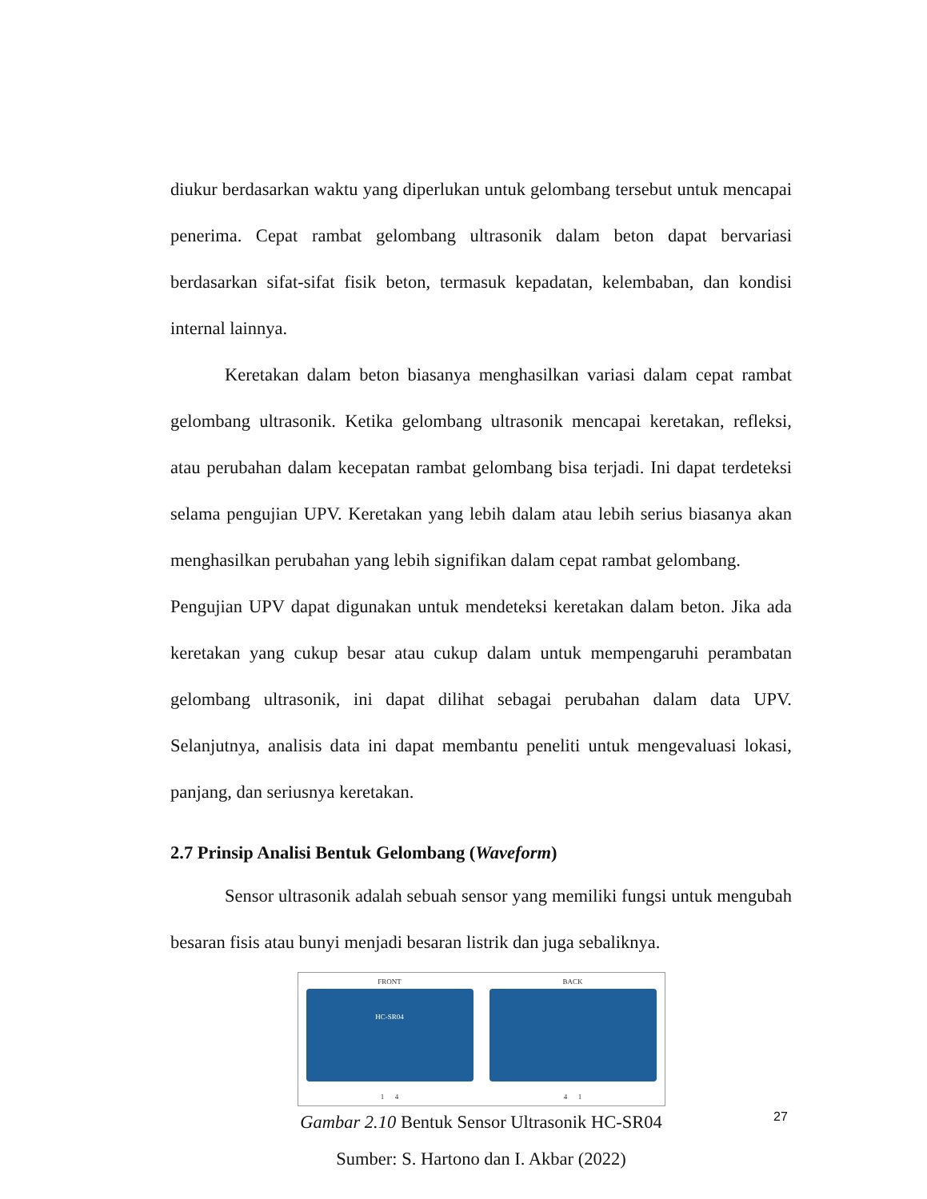diukur berdasarkan waktu yang diperlukan untuk gelombang tersebut untuk mencapai penerima. Cepat rambat gelombang ultrasonik dalam beton dapat bervariasi berdasarkan sifat-sifat fisik beton, termasuk kepadatan, kelembaban, dan kondisi internal lainnya.
Keretakan dalam beton biasanya menghasilkan variasi dalam cepat rambat gelombang ultrasonik. Ketika gelombang ultrasonik mencapai keretakan, refleksi, atau perubahan dalam kecepatan rambat gelombang bisa terjadi. Ini dapat terdeteksi selama pengujian UPV. Keretakan yang lebih dalam atau lebih serius biasanya akan menghasilkan perubahan yang lebih signifikan dalam cepat rambat gelombang.
Pengujian UPV dapat digunakan untuk mendeteksi keretakan dalam beton. Jika ada keretakan yang cukup besar atau cukup dalam untuk mempengaruhi perambatan gelombang ultrasonik, ini dapat dilihat sebagai perubahan dalam data UPV. Selanjutnya, analisis data ini dapat membantu peneliti untuk mengevaluasi lokasi, panjang, dan seriusnya keretakan.
2.7 Prinsip Analisi Bentuk Gelombang (Waveform)
Sensor ultrasonik adalah sebuah sensor yang memiliki fungsi untuk mengubah besaran fisis atau bunyi menjadi besaran listrik dan juga sebaliknya.
FRONT
HC-SR04
1 4
BACK
4 1
Gambar 2.10 Bentuk Sensor Ultrasonik HC-SR04
Sumber: S. Hartono dan I. Akbar (2022)
27